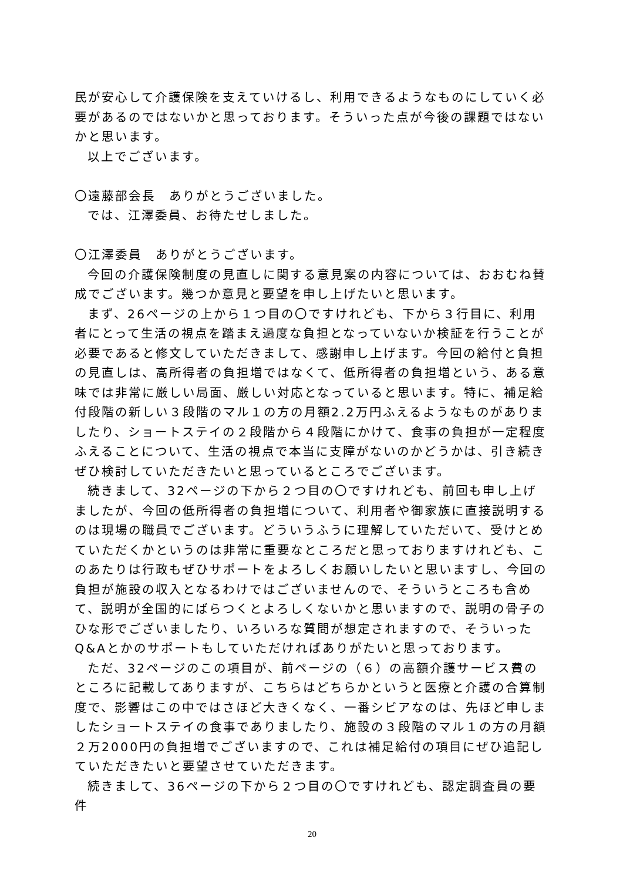民が安心して介護保険を支えていけるし、利用できるようなものにしていく必要があるのではないかと思っております。そういった点が今後の課題ではないかと思います。
以上でございます。
〇遠藤部会長　ありがとうございました。
では、江澤委員、お待たせしました。
〇江澤委員　ありがとうございます。
今回の介護保険制度の見直しに関する意見案の内容については、おおむね賛成でございます。幾つか意見と要望を申し上げたいと思います。
まず、26ページの上から１つ目の〇ですけれども、下から３行目に、利用者にとって生活の視点を踏まえ過度な負担となっていないか検証を行うことが必要であると修文していただきまして、感謝申し上げます。今回の給付と負担の見直しは、高所得者の負担増ではなくて、低所得者の負担増という、ある意味では非常に厳しい局面、厳しい対応となっていると思います。特に、補足給付段階の新しい３段階のマル１の方の月額2.2万円ふえるようなものがありましたり、ショートステイの２段階から４段階にかけて、食事の負担が一定程度ふえることについて、生活の視点で本当に支障がないのかどうかは、引き続きぜひ検討していただきたいと思っているところでございます。
続きまして、32ページの下から２つ目の〇ですけれども、前回も申し上げましたが、今回の低所得者の負担増について、利用者や御家族に直接説明するのは現場の職員でございます。どういうふうに理解していただいて、受けとめていただくかというのは非常に重要なところだと思っておりますけれども、このあたりは行政もぜひサポートをよろしくお願いしたいと思いますし、今回の負担が施設の収入となるわけではございませんので、そういうところも含めて、説明が全国的にばらつくとよろしくないかと思いますので、説明の骨子のひな形でございましたり、いろいろな質問が想定されますので、そういったQ&Aとかのサポートもしていただければありがたいと思っております。
ただ、32ページのこの項目が、前ページの（６）の高額介護サービス費のところに記載してありますが、こちらはどちらかというと医療と介護の合算制度で、影響はこの中ではさほど大きくなく、一番シビアなのは、先ほど申しましたショートステイの食事でありましたり、施設の３段階のマル１の方の月額２万2000円の負担増でございますので、これは補足給付の項目にぜひ追記していただきたいと要望させていただきます。
続きまして、36ページの下から２つ目の〇ですけれども、認定調査員の要件
20